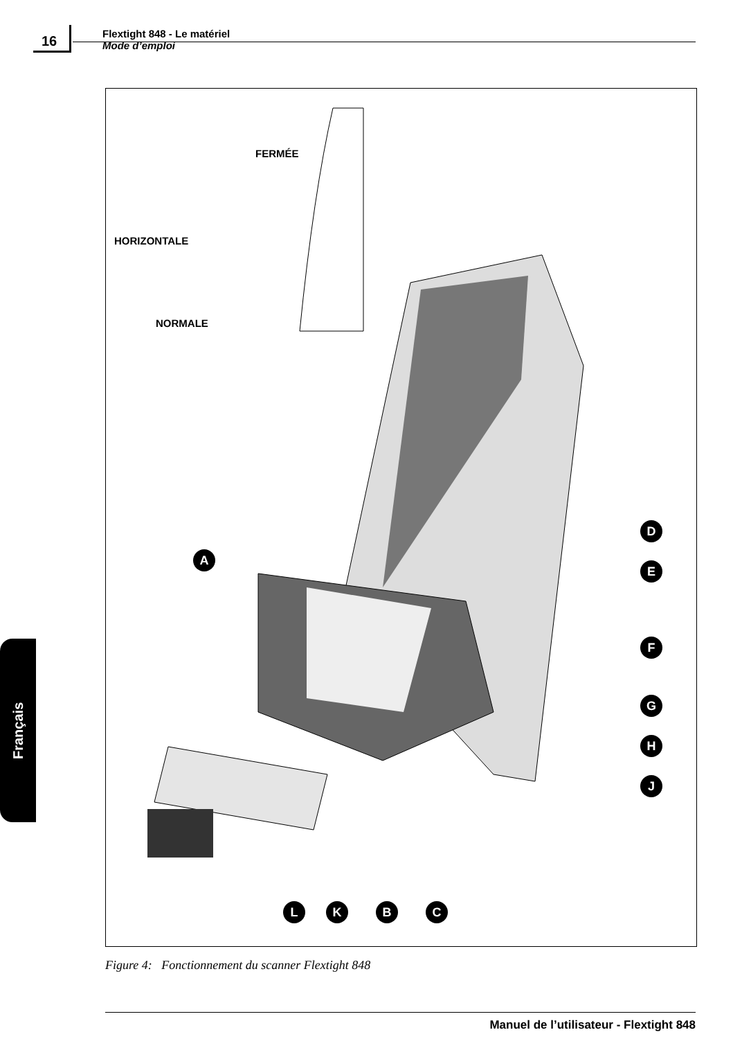16
Flextight 848 - Le matériel
Mode d’emploi
FERMÉE
HORIZONTALE
NORMALE
A
D
E
F
G
H
J
L K B C
Figure 4: Fonctionnement du scanner Flextight 848
Français
Manuel de l’utilisateur - Flextight 848